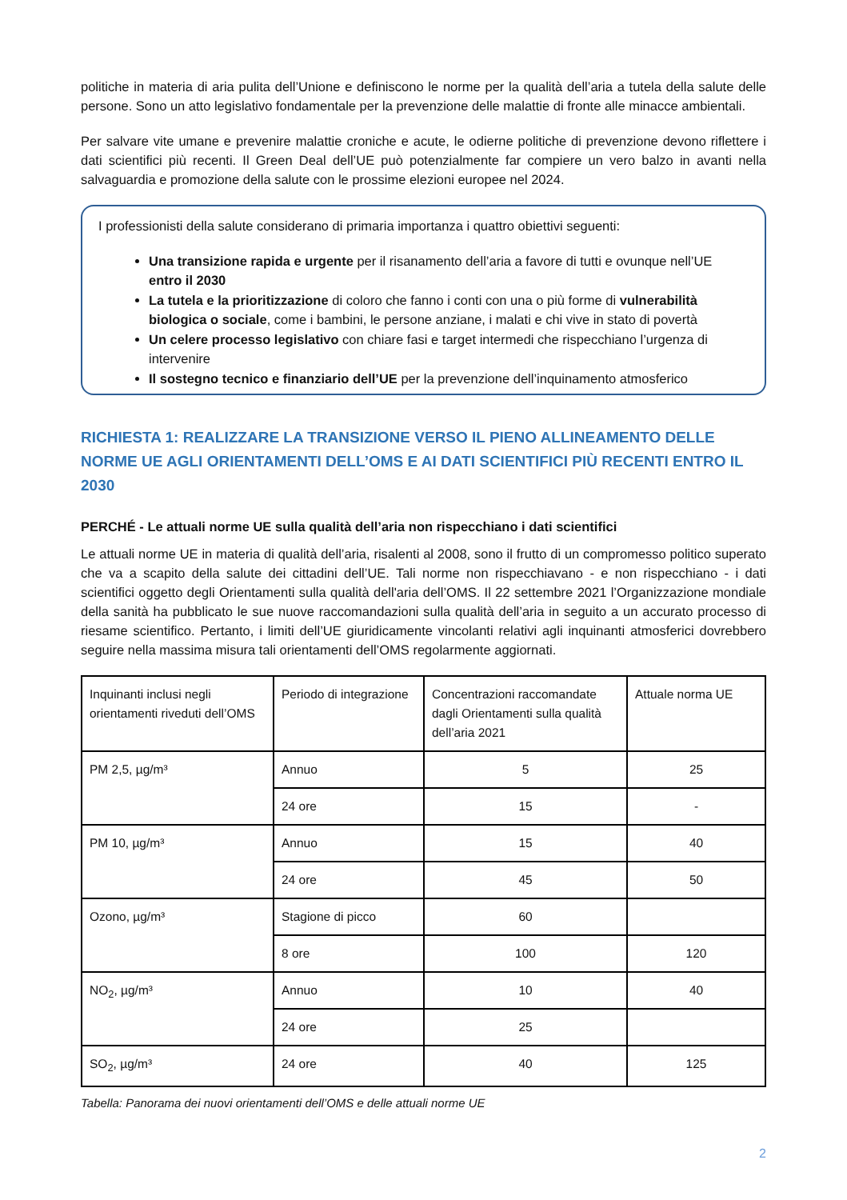politiche in materia di aria pulita dell’Unione e definiscono le norme per la qualità dell’aria a tutela della salute delle persone. Sono un atto legislativo fondamentale per la prevenzione delle malattie di fronte alle minacce ambientali.
Per salvare vite umane e prevenire malattie croniche e acute, le odierne politiche di prevenzione devono riflettere i dati scientifici più recenti. Il Green Deal dell’UE può potenzialmente far compiere un vero balzo in avanti nella salvaguardia e promozione della salute con le prossime elezioni europee nel 2024.
I professionisti della salute considerano di primaria importanza i quattro obiettivi seguenti:
Una transizione rapida e urgente per il risanamento dell’aria a favore di tutti e ovunque nell’UE entro il 2030
La tutela e la prioritizzazione di coloro che fanno i conti con una o più forme di vulnerabilità biologica o sociale, come i bambini, le persone anziane, i malati e chi vive in stato di povertà
Un celere processo legislativo con chiare fasi e target intermedi che rispecchiano l’urgenza di intervenire
Il sostegno tecnico e finanziario dell’UE per la prevenzione dell’inquinamento atmosferico
RICHIESTA 1: REALIZZARE LA TRANSIZIONE VERSO IL PIENO ALLINEAMENTO DELLE NORME UE AGLI ORIENTAMENTI DELL’OMS E AI DATI SCIENTIFICI PIÙ RECENTI ENTRO IL 2030
PERCHÉ - Le attuali norme UE sulla qualità dell’aria non rispecchiano i dati scientifici
Le attuali norme UE in materia di qualità dell’aria, risalenti al 2008, sono il frutto di un compromesso politico superato che va a scapito della salute dei cittadini dell’UE. Tali norme non rispecchiavano - e non rispecchiano - i dati scientifici oggetto degli Orientamenti sulla qualità dell'aria dell’OMS. Il 22 settembre 2021 l’Organizzazione mondiale della sanità ha pubblicato le sue nuove raccomandazioni sulla qualità dell’aria in seguito a un accurato processo di riesame scientifico. Pertanto, i limiti dell’UE giuridicamente vincolanti relativi agli inquinanti atmosferici dovrebbero seguire nella massima misura tali orientamenti dell’OMS regolarmente aggiornati.
| Inquinanti inclusi negli orientamenti riveduti dell’OMS | Periodo di integrazione | Concentrazioni raccomandate dagli Orientamenti sulla qualità dell’aria 2021 | Attuale norma UE |
| PM 2,5, µg/m³ | Annuo | 5 | 25 |
| | 24 ore | 15 | - |
| PM 10, µg/m³ | Annuo | 15 | 40 |
| | 24 ore | 45 | 50 |
| Ozono, µg/m³ | Stagione di picco | 60 | |
| | 8 ore | 100 | 120 |
| NO<sub>2</sub>, µg/m³ | Annuo | 10 | 40 |
| | 24 ore | 25 | |
| SO<sub>2</sub>, µg/m³ | 24 ore | 40 | 125 |
Tabella: Panorama dei nuovi orientamenti dell’OMS e delle attuali norme UE
2